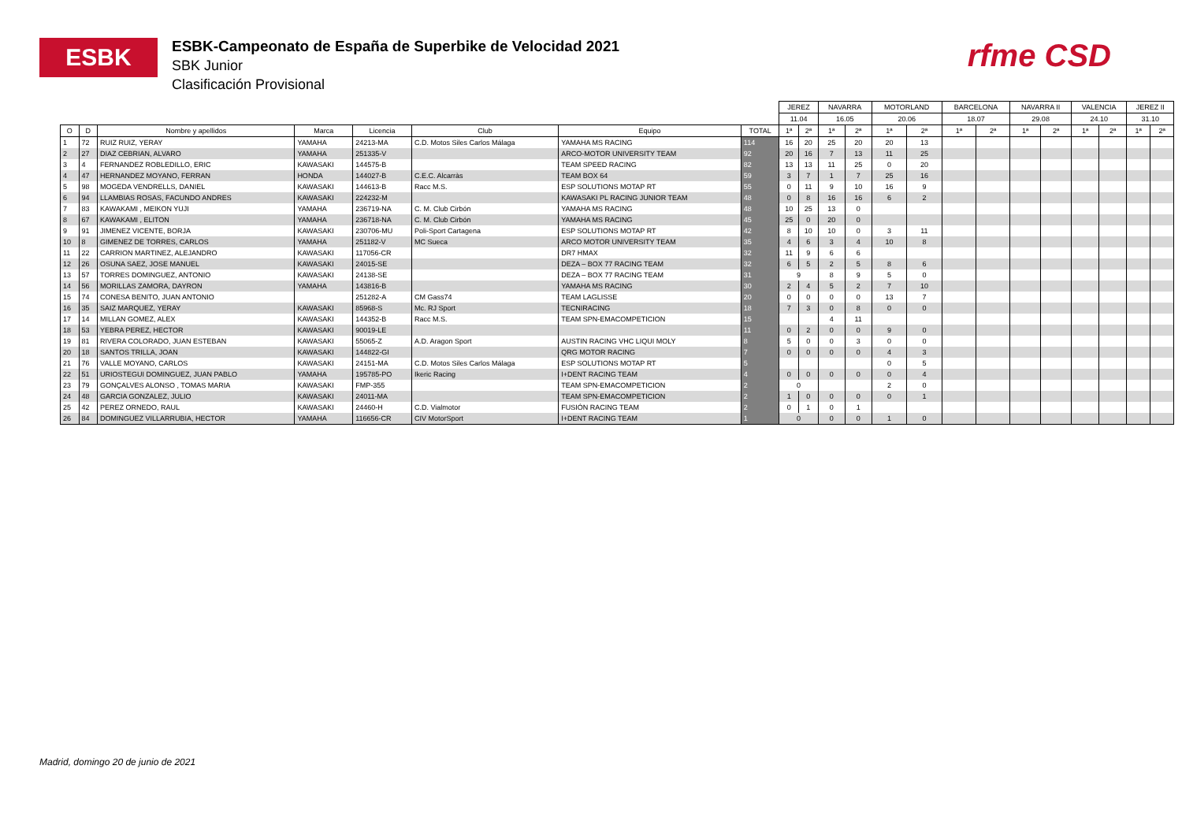ESBK
ESBK-Campeonato de España de Superbike de Velocidad 2021
SBK Junior
Clasificación Provisional
rfme CSD
| | | | | | | | | JEREZ | | NAVARRA | | MOTORLAND | | BARCELONA | | NAVARRA II | | VALENCIA | | JEREZ II | |
| --- | --- | --- | --- | --- | --- | --- | --- | --- | --- | --- | --- | --- | --- | --- | --- | --- | --- | --- | --- | --- | --- |
| | | | | | | | | 11.04 | | 16.05 | | 20.06 | | 18.07 | | 29.08 | | 24.10 | | 31.10 | |
| O | D | Nombre y apellidos | Marca | Licencia | Club | Equipo | TOTAL | 1ª | 2ª | 1ª | 2ª | 1ª | 2ª | 1ª | 2ª | 1ª | 2ª | 1ª | 2ª | 1ª | 2ª |
| 1 | 72 | RUIZ RUIZ, YERAY | YAMAHA | 24213-MA | C.D. Motos Siles Carlos Málaga | YAMAHA MS RACING | 114 | 16 | 20 | 25 | 20 | 20 | 13 | | | | | | | | |
| 2 | 27 | DIAZ CEBRIAN, ALVARO | YAMAHA | 251335-V | | ARCO-MOTOR UNIVERSITY TEAM | 92 | 20 | 16 | 7 | 13 | 11 | 25 | | | | | | | | |
| 3 | 4 | FERNANDEZ ROBLEDILLO, ERIC | KAWASAKI | 144575-B | | TEAM SPEED RACING | 82 | 13 | 13 | 11 | 25 | 0 | 20 | | | | | | | | |
| 4 | 47 | HERNANDEZ MOYANO, FERRAN | HONDA | 144027-B | C.E.C. Alcarràs | TEAM BOX 64 | 59 | 3 | 7 | 1 | 7 | 25 | 16 | | | | | | | | |
| 5 | 98 | MOGEDA VENDRELLS, DANIEL | KAWASAKI | 144613-B | Racc M.S. | ESP SOLUTIONS MOTAP RT | 55 | 0 | 11 | 9 | 10 | 16 | 9 | | | | | | | | |
| 6 | 94 | LLAMBIAS ROSAS, FACUNDO ANDRES | KAWASAKI | 224232-M | | KAWASAKI PL RACING JUNIOR TEAM | 48 | 0 | 8 | 16 | 16 | 6 | 2 | | | | | | | | |
| 7 | 83 | KAWAKAMI , MEIKON YUJI | YAMAHA | 236719-NA | C. M. Club Cirbón | YAMAHA MS RACING | 48 | 10 | 25 | 13 | 0 | | | | | | | | | | |
| 8 | 67 | KAWAKAMI , ELITON | YAMAHA | 236718-NA | C. M. Club Cirbón | YAMAHA MS RACING | 45 | 25 | 0 | 20 | 0 | | | | | | | | | | |
| 9 | 91 | JIMENEZ VICENTE, BORJA | KAWASAKI | 230706-MU | Poli-Sport Cartagena | ESP SOLUTIONS MOTAP RT | 42 | 8 | 10 | 10 | 0 | 3 | 11 | | | | | | | | |
| 10 | 8 | GIMENEZ DE TORRES, CARLOS | YAMAHA | 251182-V | MC Sueca | ARCO MOTOR UNIVERSITY TEAM | 35 | 4 | 6 | 3 | 4 | 10 | 8 | | | | | | | | |
| 11 | 22 | CARRION MARTINEZ, ALEJANDRO | KAWASAKI | 117056-CR | | DR7 HMAX | 32 | 11 | 9 | 6 | 6 | | | | | | | | | | |
| 12 | 26 | OSUNA SAEZ, JOSE MANUEL | KAWASAKI | 24015-SE | | DEZA – BOX 77 RACING TEAM | 32 | 6 | 5 | 2 | 5 | 8 | 6 | | | | | | | | |
| 13 | 57 | TORRES DOMINGUEZ, ANTONIO | KAWASAKI | 24138-SE | | DEZA – BOX 77 RACING TEAM | 31 | 9 | | 8 | 9 | 5 | 0 | | | | | | | | |
| 14 | 56 | MORILLAS ZAMORA, DAYRON | YAMAHA | 143816-B | | YAMAHA MS RACING | 30 | 2 | 4 | 5 | 2 | 7 | 10 | | | | | | | | |
| 15 | 74 | CONESA BENITO, JUAN ANTONIO | | 251282-A | CM Gass74 | TEAM LAGLISSE | 20 | 0 | 0 | 0 | 0 | 13 | 7 | | | | | | | | |
| 16 | 35 | SAIZ MARQUEZ, YERAY | KAWASAKI | 85968-S | Mc. RJ Sport | TECNIRACING | 18 | 7 | 3 | 0 | 8 | 0 | 0 | | | | | | | | |
| 17 | 14 | MILLAN GOMEZ, ALEX | KAWASAKI | 144352-B | Racc M.S. | TEAM SPN-EMACOMPETICION | 15 | | | 4 | 11 | | | | | | | | | | |
| 18 | 53 | YEBRA PEREZ, HECTOR | KAWASAKI | 90019-LE | | | 11 | 0 | 2 | 0 | 0 | 9 | 0 | | | | | | | | |
| 19 | 81 | RIVERA COLORADO, JUAN ESTEBAN | KAWASAKI | 55065-Z | A.D. Aragon Sport | AUSTIN RACING VHC LIQUI MOLY | 8 | 5 | 0 | 0 | 3 | 0 | 0 | | | | | | | | |
| 20 | 18 | SANTOS TRILLA, JOAN | KAWASAKI | 144822-GI | | QRG MOTOR RACING | 7 | 0 | 0 | 0 | 0 | 4 | 3 | | | | | | | | |
| 21 | 76 | VALLE MOYANO, CARLOS | KAWASAKI | 24151-MA | C.D. Motos Siles Carlos Málaga | ESP SOLUTIONS MOTAP RT | 5 | | | | | 0 | 5 | | | | | | | | |
| 22 | 51 | URIOSTEGUI DOMINGUEZ, JUAN PABLO | YAMAHA | 195785-PO | Ikeric Racing | I+DENT RACING TEAM | 4 | 0 | 0 | 0 | 0 | 0 | 4 | | | | | | | | |
| 23 | 79 | GONÇALVES ALONSO , TOMAS MARIA | KAWASAKI | FMP-355 | | TEAM SPN-EMACOMPETICION | 2 | 0 | | | | 2 | 0 | | | | | | | | |
| 24 | 48 | GARCIA GONZALEZ, JULIO | KAWASAKI | 24011-MA | | TEAM SPN-EMACOMPETICION | 2 | 1 | 0 | 0 | 0 | 0 | 1 | | | | | | | | |
| 25 | 42 | PEREZ ORNEDO, RAUL | KAWASAKI | 24460-H | C.D. Vialmotor | FUSIÓN RACING TEAM | 2 | 0 | 1 | 0 | 1 | | | | | | | | | | |
| 26 | 84 | DOMINGUEZ VILLARRUBIA, HECTOR | YAMAHA | 116656-CR | CIV MotorSport | I+DENT RACING TEAM | 1 | 0 | | 0 | 0 | 1 | 0 | | | | | | | | |
Madrid, domingo 20 de junio de 2021